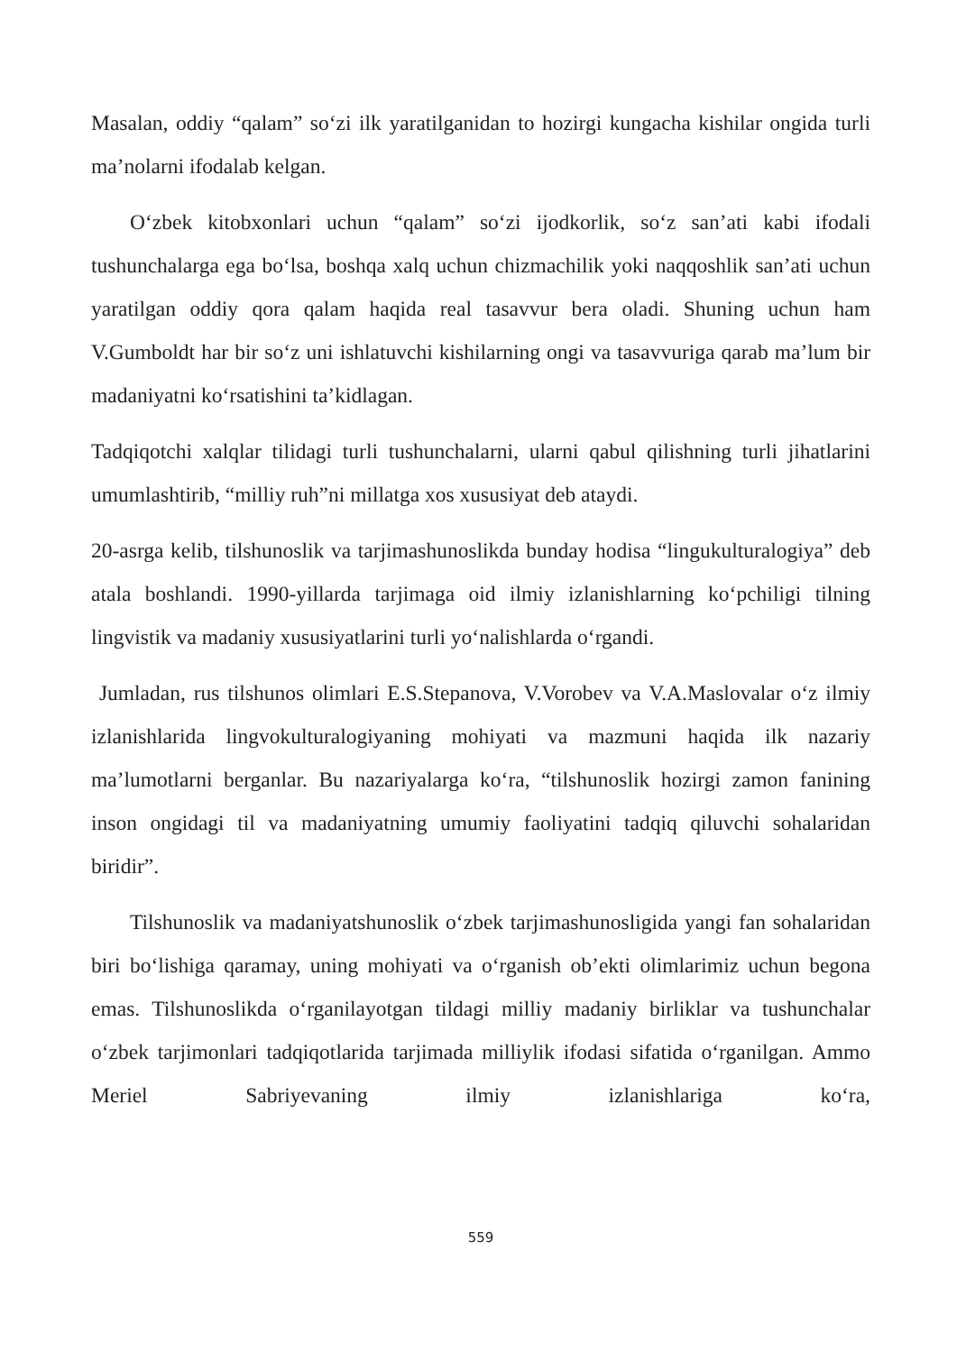Masalan, oddiy “qalam” so‘zi ilk yaratilganidan to hozirgi kungacha kishilar ongida turli ma’nolarni ifodalab kelgan.
O‘zbek kitobxonlari uchun “qalam” so‘zi ijodkorlik, so‘z san’ati kabi ifodali tushunchalarga ega bo‘lsa, boshqa xalq uchun chizmachilik yoki naqqoshlik san’ati uchun yaratilgan oddiy qora qalam haqida real tasavvur bera oladi. Shuning uchun ham V.Gumboldt har bir so‘z uni ishlatuvchi kishilarning ongi va tasavvuriga qarab ma’lum bir madaniyatni ko‘rsatishini ta’kidlagan.
Tadqiqotchi xalqlar tilidagi turli tushunchalarni, ularni qabul qilishning turli jihatlarini umumlashtirib, “milliy ruh”ni millatga xos xususiyat deb ataydi.
20-asrga kelib, tilshunoslik va tarjimashunoslikda bunday hodisa “lingukulturalogiya” deb atala boshlandi. 1990-yillarda tarjimaga oid ilmiy izlanishlarning ko‘pchiligi tilning lingvistik va madaniy xususiyatlarini turli yo‘nalishlarda o‘rgandi.
Jumladan, rus tilshunos olimlari E.S.Stepanova, V.Vorobev va V.A.Maslovalar o‘z ilmiy izlanishlarida lingvokulturalogiyaning mohiyati va mazmuni haqida ilk nazariy ma’lumotlarni berganlar. Bu nazariyalarga ko‘ra, “tilshunoslik hozirgi zamon fanining inson ongidagi til va madaniyatning umumiy faoliyatini tadqiq qiluvchi sohalaridan biridir”.
Tilshunoslik va madaniyatshunoslik o‘zbek tarjimashunosligida yangi fan sohalaridan biri bo‘lishiga qaramay, uning mohiyati va o‘rganish ob’ekti olimlarimiz uchun begona emas. Tilshunoslikda o‘rganilayotgan tildagi milliy madaniy birliklar va tushunchalar o‘zbek tarjimonlari tadqiqotlarida tarjimada milliylik ifodasi sifatida o‘rganilgan. Ammo Meriel Sabriyevaning ilmiy izlanishlariga ko‘ra,
559